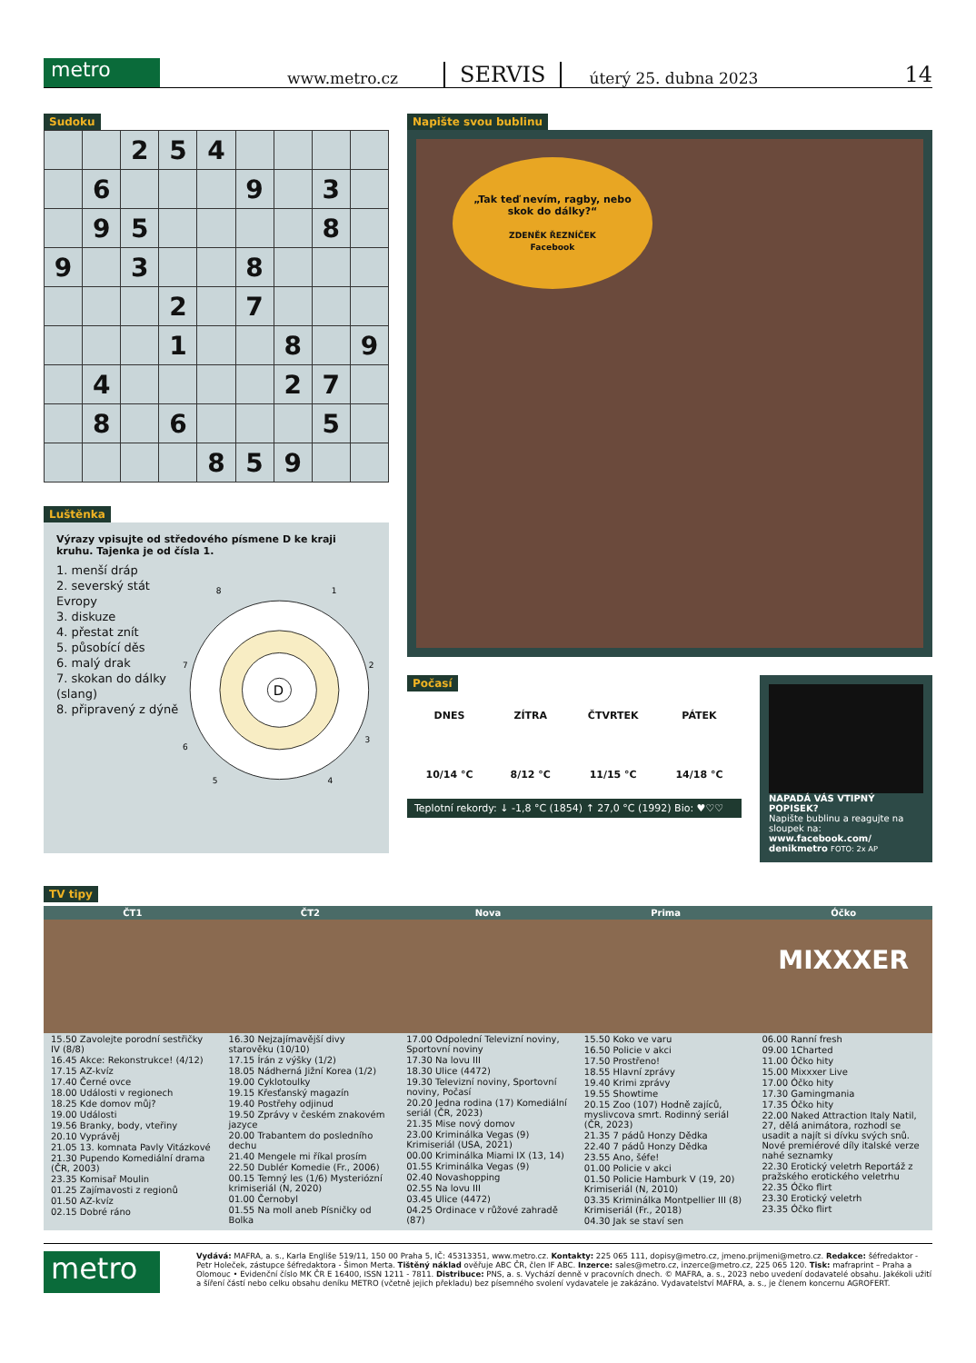metro
www.metro.cz
SERVIS
úterý 25. dubna 2023
14
Sudoku
| | | 2 | 5 | 4 | | | | |
| | 6 | | | | 9 | | 3 | |
| | 9 | 5 | | | | | 8 | |
| 9 | | 3 | | | 8 | | | |
| | | | 2 | | 7 | | | |
| | | | 1 | | | 8 | | 9 |
| | 4 | | | | | 2 | 7 | |
| | 8 | | 6 | | | | 5 | |
| | | | | 8 | 5 | 9 | | |
Luštěnka
Výrazy vpisujte od středového písmene D ke kraji kruhu. Tajenka je od čísla 1.
1. menší dráp
2. severský stát Evropy
3. diskuze
4. přestat znít
5. působící děs
6. malý drak
7. skokan do dálky (slang)
8. připravený z dýně
D
1
2
3
4
5
6
7
8
Napište svou bublinu
„Tak teď nevím, ragby, nebo skok do dálky?“
ZDENĚK ŘEZNÍČEK
Facebook
Počasí
DNES
10/14 °C
ZÍTRA
8/12 °C
ČTVRTEK
11/15 °C
PÁTEK
14/18 °C
Teplotní rekordy: ↓ -1,8 °C (1854) ↑ 27,0 °C (1992) Bio: ♥♡♡
NAPADÁ VÁS VTIPNÝ POPISEK?
Napište bublinu a reagujte na sloupek na: www.facebook.com/ denikmetro FOTO: 2x AP
TV tipy
ČT1
15.50 Zavolejte porodní sestřičky IV (8/8)
16.45 Akce: Rekonstrukce! (4/12)
17.15 AZ-kvíz
17.40 Černé ovce
18.00 Události v regionech
18.25 Kde domov můj?
19.00 Události
19.56 Branky, body, vteřiny
20.10 Vyprávěj
21.05 13. komnata Pavly Vitázkové
21.30 Pupendo Komediální drama (ČR, 2003)
23.35 Komisař Moulin
01.25 Zajímavosti z regionů
01.50 AZ-kvíz
02.15 Dobré ráno
ČT2
16.30 Nejzajímavější divy starověku (10/10)
17.15 Írán z výšky (1/2)
18.05 Nádherná Jižní Korea (1/2)
19.00 Cyklotoulky
19.15 Křesťanský magazín
19.40 Postřehy odjinud
19.50 Zprávy v českém znakovém jazyce
20.00 Trabantem do posledního dechu
21.40 Mengele mi říkal prosím
22.50 Dublér Komedie (Fr., 2006)
00.15 Temný les (1/6) Mysteriózní krimiseriál (N, 2020)
01.00 Černobyl
01.55 Na moll aneb Písničky od Bolka
Nova
17.00 Odpolední Televizní noviny, Sportovní noviny
17.30 Na lovu III
18.30 Ulice (4472)
19.30 Televizní noviny, Sportovní noviny, Počasí
20.20 Jedna rodina (17) Komediální seriál (ČR, 2023)
21.35 Mise nový domov
23.00 Kriminálka Vegas (9) Krimiseriál (USA, 2021)
00.00 Kriminálka Miami IX (13, 14)
01.55 Kriminálka Vegas (9)
02.40 Novashopping
02.55 Na lovu III
03.45 Ulice (4472)
04.25 Ordinace v růžové zahradě (87)
Prima
15.50 Koko ve varu
16.50 Policie v akci
17.50 Prostřeno!
18.55 Hlavní zprávy
19.40 Krimi zprávy
19.55 Showtime
20.15 Zoo (107) Hodně zajíců, myslivcova smrt. Rodinný seriál (ČR, 2023)
21.35 7 pádů Honzy Dědka
22.40 7 pádů Honzy Dědka
23.55 Ano, šéfe!
01.00 Policie v akci
01.50 Policie Hamburk V (19, 20) Krimiseriál (N, 2010)
03.35 Kriminálka Montpellier III (8) Krimiseriál (Fr., 2018)
04.30 Jak se staví sen
Óčko
MIXXXER
06.00 Ranní fresh
09.00 1Charted
11.00 Óčko hity
15.00 Mixxxer Live
17.00 Óčko hity
17.30 Gamingmania
17.35 Óčko hity
22.00 Naked Attraction Italy Natil, 27, dělá animátora, rozhodl se usadit a najít si dívku svých snů. Nové premiérové díly italské verze nahé seznamky
22.30 Erotický veletrh Reportáž z pražského erotického veletrhu
22.35 Óčko flirt
23.30 Erotický veletrh
23.35 Óčko flirt
metro
Vydává: MAFRA, a. s., Karla Engliše 519/11, 150 00 Praha 5, IČ: 45313351, www.metro.cz. Kontakty: 225 065 111, dopisy@metro.cz, jmeno.prijmeni@metro.cz. Redakce: šéfredaktor - Petr Holeček, zástupce šéfredaktora - Šimon Merta. Tištěný náklad ověřuje ABC ČR, člen IF ABC. Inzerce: sales@metro.cz, inzerce@metro.cz, 225 065 120. Tisk: mafraprint – Praha a Olomouc • Evidenční číslo MK ČR E 16400, ISSN 1211 - 7811. Distribuce: PNS, a. s. Vychází denně v pracovních dnech. © MAFRA, a. s., 2023 nebo uvedení dodavatelé obsahu. Jakékoli užití a šíření částí nebo celku obsahu deníku METRO (včetně jejich překladu) bez písemného svolení vydavatele je zakázáno. Vydavatelství MAFRA, a. s., je členem koncernu AGROFERT.